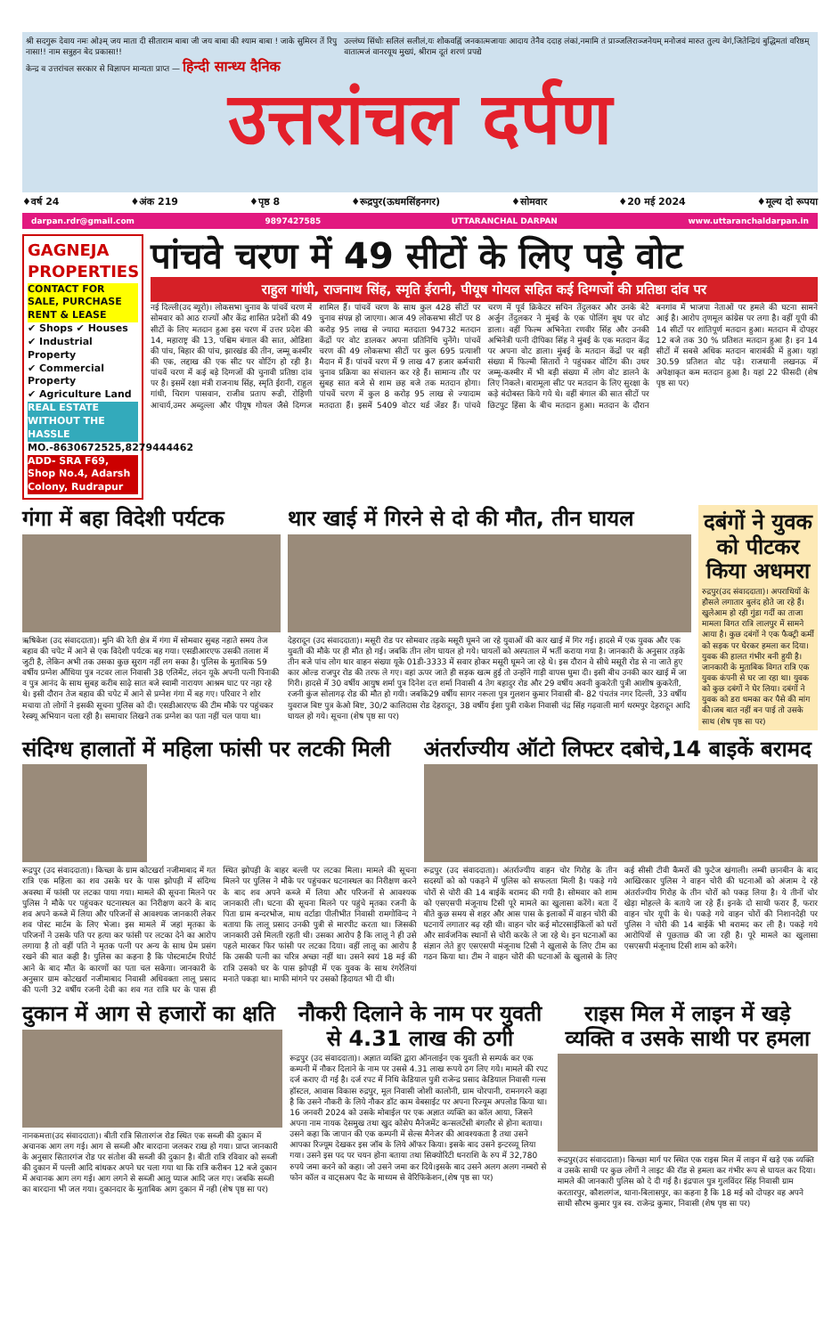श्री सदगुरू देवाय नमः ओ३म् जय माता दी सीताराम बाबा जी जय बाबा की श्याम बाबा ! जाके सुमिरन तें रिपु नासा!! नाम सत्रुहन बेद प्रकासा!! उल्लंघ्य सिंधोः सलिलं सलीलं,यः शोकवह्निं जनकात्मजायाः आदाय तेनैव ददाह लंकां,नमामि तं प्राञ्जलिराञ्जनेयम् मनोजवं मारुत तुल्य वेगं,जितेन्द्रियं बुद्धिमतां वरिष्ठम् वातात्मजं वानरयूथ मुख्यं, श्रीराम दूतं शरणं प्रपद्ये
केन्द्र व उत्तरांचल सरकार से विज्ञापन मान्यता प्राप्त — हिन्दी सान्ध्य दैनिक
उत्तरांचल दर्पण
♦वर्ष 24 ♦अंक 219 ♦पृष्ठ 8 ♦रूद्रपुर(ऊधमसिंहनगर) ♦सोमवार ♦20 मई 2024 ♦मूल्य दो रूपया
darpan.rdr@gmail.com 9897427585 UTTARANCHAL DARPAN www.uttaranchaldarpan.in
GAGNEJA PROPERTIES
CONTACT FOR SALE, PURCHASE RENT & LEASE
✔ Shops ✔ Houses
✔ Industrial Property
✔ Commercial Property
✔ Agriculture Land
REAL ESTATE WITHOUT THE HASSLE
MO.-8630672525,8279444462
ADD- SRA F69, Shop No.4, Adarsh Colony, Rudrapur
पांचवे चरण में 49 सीटों के लिए पड़े वोट
राहुल गांधी, राजनाथ सिंह, स्मृति ईरानी, पीयूष गोयल सहित कई दिग्गजों की प्रतिष्ठा दांव पर
नई दिल्ली(उद ब्यूरो)। लोकसभा चुनाव के पांचवें चरण में सोमवार को आठ राज्यों और केंद्र शासित प्रदेशों की 49 सीटों के लिए मतदान हुआ इस चरण में उत्तर प्रदेश की 14, महाराष्ट्र की 13, पश्चिम बंगाल की सात, ओडिशा की पांच, बिहार की पांच, झारखंड की तीन, जम्मू कश्मीर की एक, लद्दाख की एक सीट पर वोटिंग हो रही है। पांचवें चरण में कई बड़े दिग्गजों की चुनावी प्रतिष्ठा दांव पर है। इसमें रक्षा मंत्री राजनाथ सिंह, स्मृति ईरानी, राहुल गांधी, चिराग पासवान, राजीव प्रताप रूडी, रोहिणी आचार्य,उमर अब्दुल्ला और पीयूष गोयल जैसे दिग्गज शामिल हैं। पांचवें चरण के साथ कुल 428 सीटों पर चुनाव संपन्न हो जाएगा। आज 49 लोकसभा सीटों पर 8 करोड़ 95 लाख से ज्यादा मतदाता 94732 मतदान केंद्रों पर वोट डालकर अपना प्रतिनिधि चुनेंगे। पांचवें चरण की 49 लोकसभा सीटों पर कुल 695 प्रत्याशी मैदान में हैं। पांचवें चरण में 9 लाख 47 हजार कर्मचारी चुनाव प्रक्रिया का संचालन कर रहे हैं। सामान्य तौर पर सुबह सात बजे से शाम छह बजे तक मतदान होगा। पांचवें चरण में कुल 8 करोड़ 95 लाख से ज्यादाम मतदाता हैं। इसमें 5409 वोटर थर्ड जेंडर हैं। पांचवे चरण में पूर्व क्रिकेटर सचिन तेंदुलकर और उनके बेटे अर्जुन तेंदुलकर ने मुंबई के एक पोलिंग बूथ पर वोट डाला। वहीं फिल्म अभिनेता रणवीर सिंह और उनकी अभिनेत्री पत्नी दीपिका सिंह ने मुंबई के एक मतदान केंद्र पर अपना वोट डाला। मुंबई के मतदान केंद्रों पर बड़ी संख्या में फिल्मी सितारों ने पहुंचकर वोटिंग की। उधर जम्मू-कश्मीर में भी बड़ी संख्या में लोग वोट डालने के लिए निकले। बारामूला सीट पर मतदान के लिए सुरक्षा के कड़े बंदोबस्त किये गये थे। वहीं बंगाल की सात सीटों पर छिटपुट हिंसा के बीच मतदान हुआ। मतदान के दौरान बनगांव में भाजपा नेताओं पर हमले की घटना सामने आई है। आरोप तृणमूल कांग्रेस पर लगा है। वहीं यूपी की 14 सीटों पर शांतिपूर्ण मतदान हुआ। मतदान में दोपहर 12 बजे तक 30 % प्रतिशत मतदान हुआ है। इन 14 सीटों में सबसे अधिक मतदान बाराबंकी में हुआ। यहां 30.59 प्रतिशत वोट पड़े। राजधानी लखनऊ में अपेक्षाकृत कम मतदान हुआ है। यहां 22 फीसदी (शेष पृष्ठ सा पर)
गंगा में बहा विदेशी पर्यटक
ऋषिकेश (उद संवाददाता)। मुनि की रेती क्षेत्र में गंगा में सोमवार सुबह नहाते समय तेज बहाव की चपेट में आने से एक विदेशी पर्यटक बह गया। एसडीआरएफ उसकी तलाश में जुटी है, लेकिन अभी तक उसका कुछ सुराग नहीं लग सका है। पुलिस के मुताबिक 59 वर्षीय प्रग्नेश औंधिया पुत्र नटवर लाल निवासी 38 एलिमेंट, लंदन यूके अपनी पत्नी पिनाकी व पुत्र आनंद के साथ सुबह करीब साढ़े सात बजे स्वामी नारायण आश्रम घाट पर नहा रहे थे। इसी दौरान तेज बहाव की चपेट में आने से प्रग्नेश गंगा में बह गए। परिवार ने शोर मचाया तो लोगों ने इसकी सूचना पुलिस को दी। एसडीआरएफ की टीम मौके पर पहुंचकर रेस्क्यू अभियान चला रही है। समाचार लिखने तक प्रग्नेश का पता नहीं चल पाया था।
थार खाई में गिरने से दो की मौत, तीन घायल
देहरादून (उद संवाददाता)। मसूरी रोड पर सोमवार तड़के मसूरी घूमने जा रहे युवाओं की कार खाई में गिर गई। हादसे में एक युवक और एक युवती की मौके पर ही मौत हो गई। जबकि तीन लोग घायल हो गये। घायलों को अस्पताल में भर्ती कराया गया है। जानकारी के अनुसार तड़के तीन बजे पांच लोग थार वाहन संख्या यूके 01डी-3333 में सवार होकर मसूरी घूमने जा रहे थे। इस दौरान वे सीधे मसूरी रोड से ना जाते हुए कार ओल्ड राजपुर रोड की तरफ ले गए। वहां ऊपर जाते ही सड़क खत्म हुई तो उन्होंने गाड़ी वापस घुमा दी। इसी बीच उनकी कार खाई में जा गिरी। हादसे में 30 वर्षीय आयुष शर्मा पुत्र दिनेश दत्त शर्मा निवासी 4 तेग बहादुर रोड और 29 वर्षीय अवनी कुकरेती पुत्री आशीष कुकरेती, रजनी कुंज सोलागढ़ रोड की मौत हो गयी। जबकि29 वर्षीय सागर नरूला पुत्र गुलशन कुमार निवासी बी- 82 पंचतंत्र नगर दिल्ली, 33 वर्षीय युवराज बिष्ट पुत्र केओ बिष्ट, 30/2 कालिदास रोड देहरादून, 38 वर्षीय ईशा पुत्री राकेश निवासी चंद्र सिंह गढ़वाली मार्ग धरमपुर देहरादून आदि घायल हो गये। सूचना (शेष पृष्ठ सा पर)
दबंगों ने युवक को पीटकर किया अधमरा
रुद्रपुर(उद संवाददाता)। अपराधियों के हौसले लगातार बुलंद होते जा रहे हैं। खुलेआम हो रही गुंडा गर्दी का ताजा मामला विगत रात्रि लालपुर में सामने आया है। कुछ दबंगों ने एक फैक्ट्री कर्मी को सड़क पर घेरकर हमला कर दिया। युवक की हालत गंभीर बनी हुयी है। जानकारी के मुताबिक विगत रात्रि एक युवक कंपनी से घर जा रहा था। युवक को कुछ दबंगों ने घेर लिया। दबंगों ने युवक को डरा धमका कर पैसे की मांग की।जब बात नहीं बन पाई तो उसके साथ (शेष पृष्ठ सा पर)
संदिग्ध हालातों में महिला फांसी पर लटकी मिली
रूद्रपुर (उद संवाददाता)। किच्छा के ग्राम कोटखर्रा नजीमाबाद में गत रात्रि एक महिला का शव उसके घर के पास झोपड़ी में संदिग्ध अवस्था में फांसी पर लटका पाया गया। मामले की सूचना मिलने पर पुलिस ने मौके पर पहुंचकर घटनास्थल का निरीक्षण करने के बाद शव अपने कब्जे में लिया और परिजनों से आवश्यक जानकारी लेकर शव पोस्ट मार्टम के लिए भेजा। इस मामले में जहां मृतका के परिजनों ने उसके पति पर हत्या कर फांसी पर लटका देने का आरोप लगाया है तो वहीं पति ने मृतक पत्नी पर अन्य के साथ प्रेम प्रसंग रखने की बात कही है। पुलिस का कहना है कि पोस्टमार्टम रिपोर्ट आने के बाद मौत के कारणों का पता चल सकेगा। जानकारी के अनुसार ग्राम कोटखर्रा नजीमाबाद निवासी अधिवक्ता लालू प्रसाद की पत्नी 32 वर्षीय रजनी देवी का शव गत रात्रि घर के पास ही स्थित झोपड़ी के बाहर बल्ली पर लटका मिला। मामले की सूचना मिलने पर पुलिस ने मौके पर पहुंचकर घटनास्थल का निरीक्षण करने के बाद शव अपने कब्जे में लिया और परिजनों से आवश्यक जानकारी ली। घटना की सूचना मिलने पर पहुंचे मृतका रजनी के पिता ग्राम बन्दरभोज, माध वर्टाडा पीलीभीत निवासी रामगोविन्द ने बताया कि लालू प्रसाद उनकी पुत्री से मारपीट करता था। जिसकी जानकारी उसे मिलती रहती थी। उसका आरोप है कि लालू ने ही उसे पहले मारकर फिर फांसी पर लटका दिया। वहीं लालू का आरोप है कि उसकी पत्नी का चरित्र अच्छा नहीं था। उसने स्वयं 18 मई की रात्रि उसको घर के पास झोपड़ी में एक युवक के साथ रंगरेलियां मनाते पकड़ा था। माफी मांगने पर उसको हिदायत भी दी थी।
अंतर्राज्यीय ऑटो लिफ्टर दबोचे,14 बाइकें बरामद
रूद्रपुर (उद संवाददाता)। अंतर्राज्यीय वाहन चोर गिरोह के तीन सदस्यों को को पकड़ने में पुलिस को सफलता मिली है। पकड़े गये चोरों से चोरी की 14 बाईकें बरामद की गयी है। सोमवार को शाम को एसएसपी मंजूनाथ टिसी पूरे मामले का खुलासा करेंगे। बता दें बीते कुछ समय से शहर और आस पास के इलाकों में वाहन चोरी की घटनायें लगातार बढ़ रही थी। वाहन चोर कई मोटरसाईकिलों को घरों और सार्वजनिक स्थानों से चोरी करके ले जा रहे थे। इन घटनाओं का संज्ञान लेते हुए एसएसपी मंजूनाथ टिसी ने खुलासे के लिए टीम का गठन किया था। टीम ने वाहन चोरी की घटनाओं के खुलासे के लिए कई सीसी टीवी कैमरों की फुटेज खंगाली। लम्बी छानबीन के बाद आखिरकार पुलिस ने वाहन चोरी की घटनाओं को अंजाम दे रहे अंतर्राज्यीय गिरोह के तीन चोरों को पकड़ लिया है। ये तीनों चोर खेड़ा मोहल्ले के बताये जा रहे हैं। इनके दो साथी फरार हैं, फरार वाहन चोर यूपी के थे। पकड़े गये वाहन चोरों की निशानदेही पर पुलिस ने चोरी की 14 बाईकें भी बरामद कर ली है। पकड़े गये आरोपियों से पूछताछ की जा रही है। पूरे मामले का खुलासा एसएसपी मंजूनाथ टिसी शाम को करेंगे।
दुकान में आग से हजारों का क्षति
नानकमत्ता(उद संवाददाता)। बीती रात्रि सितारगंज रोड स्थित एक सब्जी की दुकान में अचानक आग लग गई। आग से सब्जी और बारदाना जलकर राख हो गया। प्राप्त जानकारी के अनुसार सितारगंज रोड पर संतोश की सब्जी की दुकान है। बीती रात्रि रविवार को सब्जी की दुकान में पल्ली आदि बांधकर अपने घर चला गया था कि रात्रि करीबन 12 बजे दुकान में अचानक आग लग गई। आग लगने से सब्जी आलु प्याज आदि जल गए। जबकि सब्जी का बारदाना भी जल गया। दुकानदार के मुताबिक आग दुकान में नही (शेष पृष्ठ सा पर)
नौकरी दिलाने के नाम पर युवती से 4.31 लाख की ठगी
रूद्रपुर (उद संवाददाता)। अज्ञात व्यक्ति द्वारा ऑनलाईन एक युवती से सम्पर्क कर एक कम्पनी में नौकर दिलाने के नाम पर उससे 4.31 लाख रूपये ठग लिए गये। मामले की रपट दर्ज कराए दी गई है। दर्ज रपट में निधि केडियाल पुत्री राजेन्द्र प्रसाद केडियाल निवासी गल्स हॉस्टल, आवास विकास रुद्रपुर, मूल निवासी जोशी कालोनी, ग्राम चोरपानी, रामनगरने कहा है कि उसने नौकरी के लिये नौकर डॉट काम वेबसाईट पर अपना रिज्यूम अपलोड किया था। 16 जनवरी 2024 को उसके मोबाईल पर एक अज्ञात व्यक्ति का कॉल आया, जिसने अपना नाम नायक देसमुख तथा खुद कोसेप मैनेजमेंट कन्सलटेंसी बंगलौर से होना बताया। उसने कहा कि जापान की एक कम्पनी में सेल्स मैनेजर की आवश्यकता है तथा उसने आपका रिज्यूम देखकर इस जॉब के लिये ऑफर किया। इसके बाद उसने इन्टरव्यू लिया गया। उसने इस पद पर चयन होना बताया तथा सिक्योरिटी धनराशि के रुप में 32,780 रुपये जमा करने को कहा। जो उसने जमा कर दिये।इसके बाद उसने अलग अलग नम्बरो से फोन कॉल व वाट्सअप चैट के माध्यम से वेरिफिकेशन,(शेष पृष्ठ सा पर)
राइस मिल में लाइन में खड़े व्यक्ति व उसके साथी पर हमला
रूद्रपुर(उद संवाददाता)। किच्छा मार्ग पर स्थित एक राइस मिल में लाइन में खड़े एक व्यक्ति व उसके साथी पर कुछ लोगों ने लाइट की रॉड से हमला कर गंभीर रूप से घायल कर दिया। मामले की जानकारी पुलिस को दे दी गई है। इंद्रपाल पुत्र गुलविंदर सिंह निवासी ग्राम करतारपुर, कौशलगंज, थाना-बिलासपुर, का कहना है कि 18 मई को दोपहर वह अपने साथी सौरभ कुमार पुत्र स्व. राजेन्द्र कुमार, निवासी (शेष पृष्ठ सा पर)